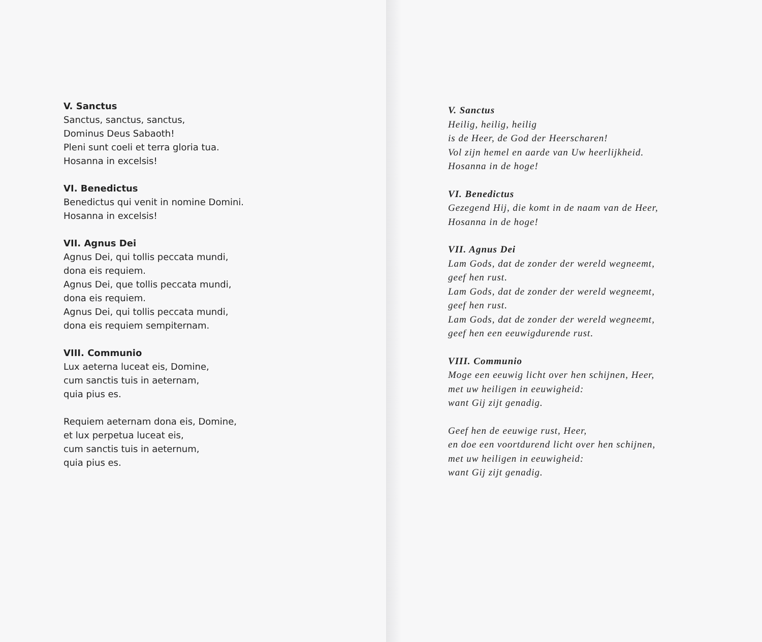V. Sanctus
Sanctus, sanctus, sanctus,
Dominus Deus Sabaoth!
Pleni sunt coeli et terra gloria tua.
Hosanna in excelsis!
VI. Benedictus
Benedictus qui venit in nomine Domini.
Hosanna in excelsis!
VII. Agnus Dei
Agnus Dei, qui tollis peccata mundi,
dona eis requiem.
Agnus Dei, que tollis peccata mundi,
dona eis requiem.
Agnus Dei, qui tollis peccata mundi,
dona eis requiem sempiternam.
VIII. Communio
Lux aeterna luceat eis, Domine,
cum sanctis tuis in aeternam,
quia pius es.
Requiem aeternam dona eis, Domine,
et lux perpetua luceat eis,
cum sanctis tuis in aeternum,
quia pius es.
V. Sanctus
Heilig, heilig, heilig
is de Heer, de God der Heerscharen!
Vol zijn hemel en aarde van Uw heerlijkheid.
Hosanna in de hoge!
VI. Benedictus
Gezegend Hij, die komt in de naam van de Heer,
Hosanna in de hoge!
VII. Agnus Dei
Lam Gods, dat de zonder der wereld wegneemt,
geef hen rust.
Lam Gods, dat de zonder der wereld wegneemt,
geef hen rust.
Lam Gods, dat de zonder der wereld wegneemt,
geef hen een eeuwigdurende rust.
VIII. Communio
Moge een eeuwig licht over hen schijnen, Heer,
met uw heiligen in eeuwigheid:
want Gij zijt genadig.
Geef hen de eeuwige rust, Heer,
en doe een voortdurend licht over hen schijnen,
met uw heiligen in eeuwigheid:
want Gij zijt genadig.